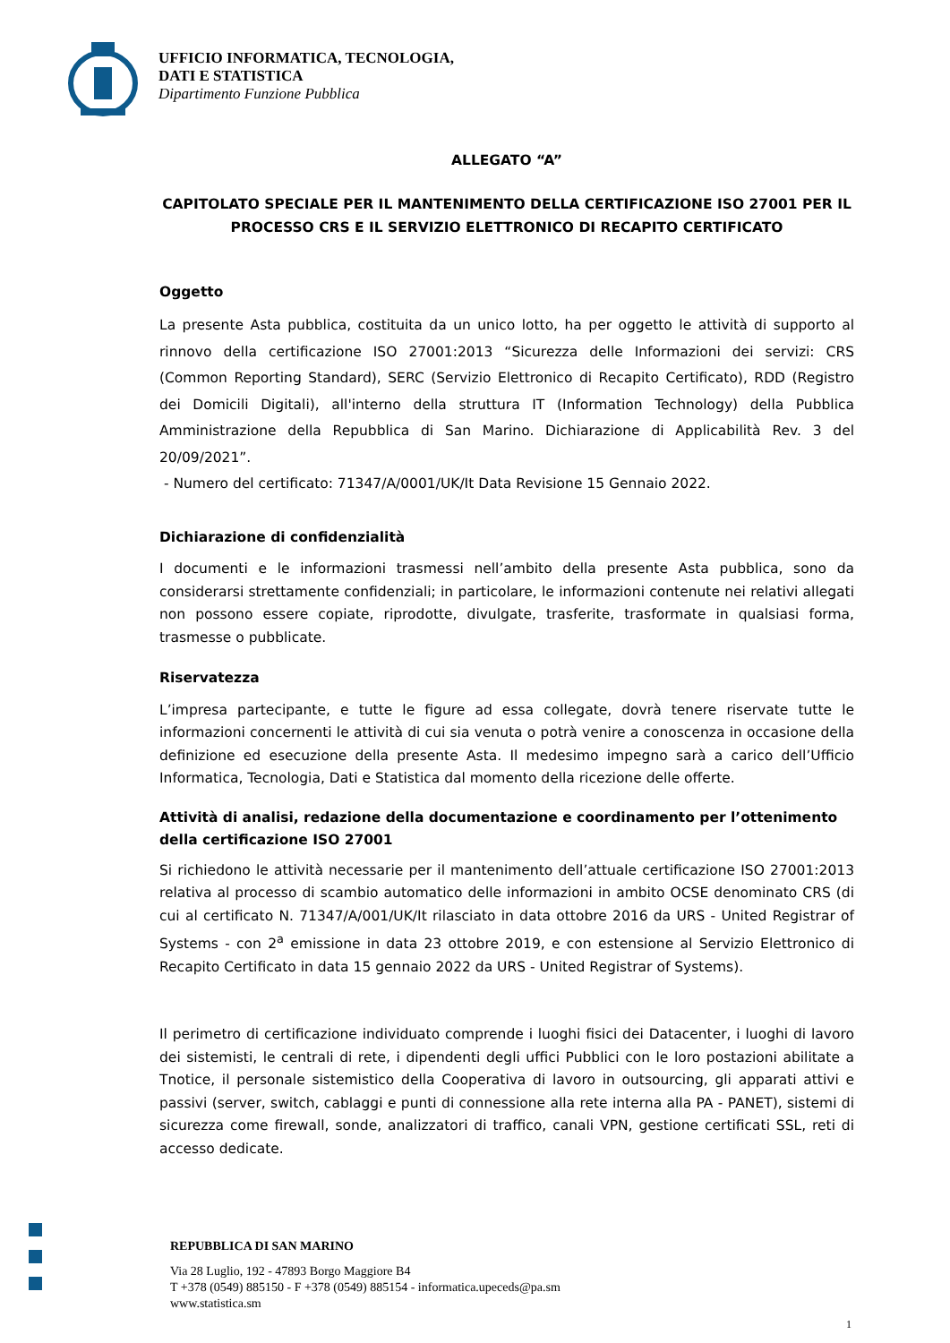UFFICIO INFORMATICA, TECNOLOGIA,
DATI E STATISTICA
Dipartimento Funzione Pubblica
ALLEGATO “A”
CAPITOLATO SPECIALE PER IL MANTENIMENTO DELLA CERTIFICAZIONE ISO 27001 PER IL PROCESSO CRS E IL SERVIZIO ELETTRONICO DI RECAPITO CERTIFICATO
Oggetto
La presente Asta pubblica, costituita da un unico lotto, ha per oggetto le attività di supporto al rinnovo della certificazione ISO 27001:2013 “Sicurezza delle Informazioni dei servizi: CRS (Common Reporting Standard), SERC (Servizio Elettronico di Recapito Certificato), RDD (Registro dei Domicili Digitali), all'interno della struttura IT (Information Technology) della Pubblica Amministrazione della Repubblica di San Marino. Dichiarazione di Applicabilità Rev. 3 del 20/09/2021”.
- Numero del certificato: 71347/A/0001/UK/It Data Revisione 15 Gennaio 2022.
Dichiarazione di confidenzialità
I documenti e le informazioni trasmessi nell’ambito della presente Asta pubblica, sono da considerarsi strettamente confidenziali; in particolare, le informazioni contenute nei relativi allegati non possono essere copiate, riprodotte, divulgate, trasferite, trasformate in qualsiasi forma, trasmesse o pubblicate.
Riservatezza
L’impresa partecipante, e tutte le figure ad essa collegate, dovrà tenere riservate tutte le informazioni concernenti le attività di cui sia venuta o potrà venire a conoscenza in occasione della definizione ed esecuzione della presente Asta. Il medesimo impegno sarà a carico dell’Ufficio Informatica, Tecnologia, Dati e Statistica dal momento della ricezione delle offerte.
Attività di analisi, redazione della documentazione e coordinamento per l’ottenimento della certificazione ISO 27001
Si richiedono le attività necessarie per il mantenimento dell’attuale certificazione ISO 27001:2013 relativa al processo di scambio automatico delle informazioni in ambito OCSE denominato CRS (di cui al certificato N. 71347/A/001/UK/It rilasciato in data ottobre 2016 da URS - United Registrar of Systems - con 2<sup>a</sup> emissione in data 23 ottobre 2019, e con estensione al Servizio Elettronico di Recapito Certificato in data 15 gennaio 2022 da URS - United Registrar of Systems).
Il perimetro di certificazione individuato comprende i luoghi fisici dei Datacenter, i luoghi di lavoro dei sistemisti, le centrali di rete, i dipendenti degli uffici Pubblici con le loro postazioni abilitate a Tnotice, il personale sistemistico della Cooperativa di lavoro in outsourcing, gli apparati attivi e passivi (server, switch, cablaggi e punti di connessione alla rete interna alla PA - PANET), sistemi di sicurezza come firewall, sonde, analizzatori di traffico, canali VPN, gestione certificati SSL, reti di accesso dedicate.
REPUBBLICA DI SAN MARINO
Via 28 Luglio, 192 - 47893 Borgo Maggiore B4
T +378 (0549) 885150 - F +378 (0549) 885154 - informatica.upeceds@pa.sm
www.statistica.sm
1